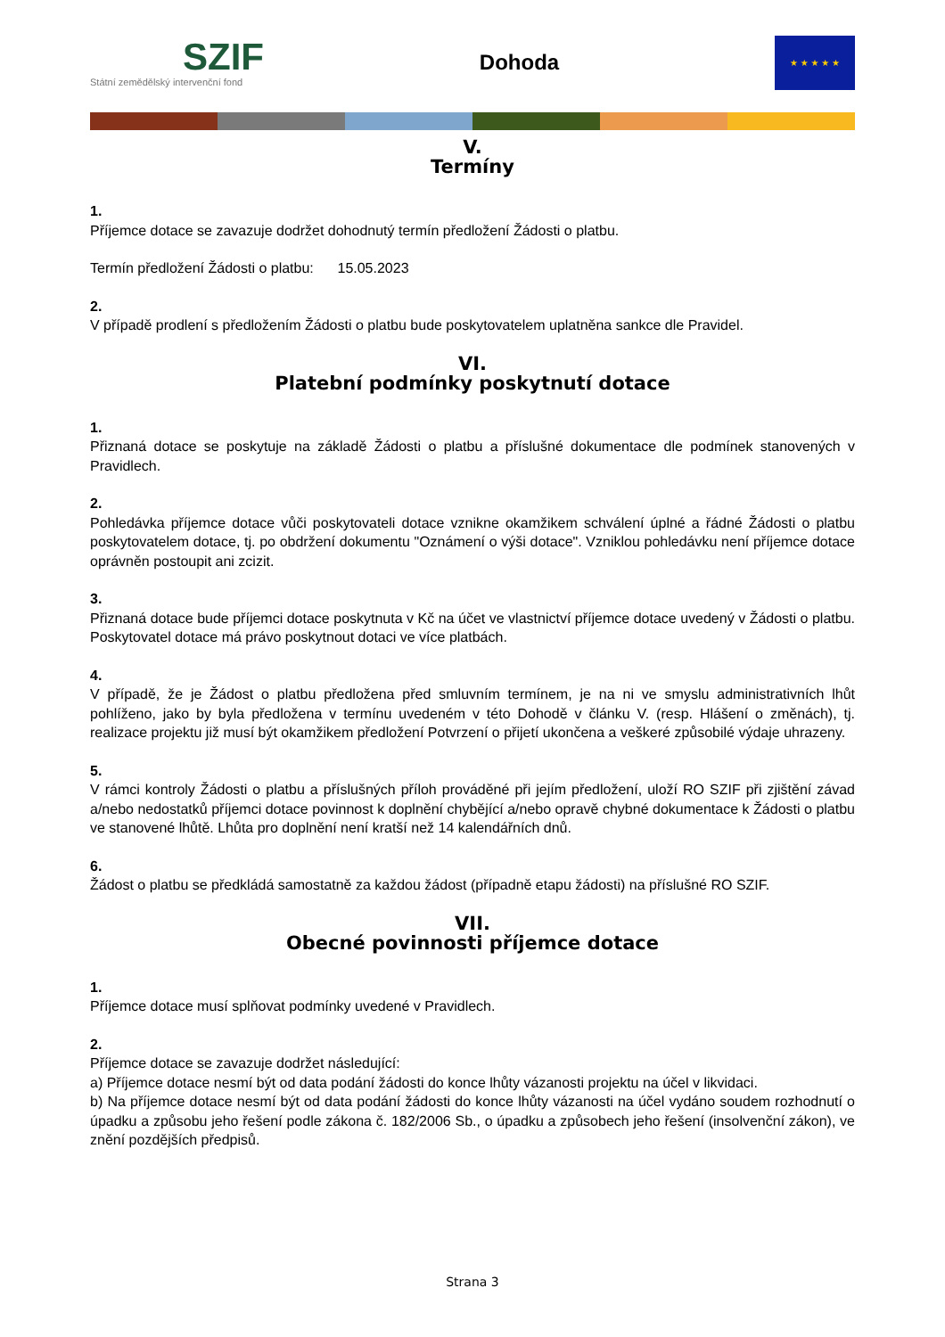SZIF
Státní zemědělský intervenční fond
Dohoda
★ ★ ★ ★ ★
V.
Termíny
1.
Příjemce dotace se zavazuje dodržet dohodnutý termín předložení Žádosti o platbu.
Termín předložení Žádosti o platbu: 15.05.2023
2.
V případě prodlení s předložením Žádosti o platbu bude poskytovatelem uplatněna sankce dle Pravidel.
VI.
Platební podmínky poskytnutí dotace
1.
Přiznaná dotace se poskytuje na základě Žádosti o platbu a příslušné dokumentace dle podmínek stanovených v Pravidlech.
2.
Pohledávka příjemce dotace vůči poskytovateli dotace vznikne okamžikem schválení úplné a řádné Žádosti o platbu poskytovatelem dotace, tj. po obdržení dokumentu "Oznámení o výši dotace". Vzniklou pohledávku není příjemce dotace oprávněn postoupit ani zcizit.
3.
Přiznaná dotace bude příjemci dotace poskytnuta v Kč na účet ve vlastnictví příjemce dotace uvedený v Žádosti o platbu. Poskytovatel dotace má právo poskytnout dotaci ve více platbách.
4.
V případě, že je Žádost o platbu předložena před smluvním termínem, je na ni ve smyslu administrativních lhůt pohlíženo, jako by byla předložena v termínu uvedeném v této Dohodě v článku V. (resp. Hlášení o změnách), tj. realizace projektu již musí být okamžikem předložení Potvrzení o přijetí ukončena a veškeré způsobilé výdaje uhrazeny.
5.
V rámci kontroly Žádosti o platbu a příslušných příloh prováděné při jejím předložení, uloží RO SZIF při zjištění závad a/nebo nedostatků příjemci dotace povinnost k doplnění chybějící a/nebo opravě chybné dokumentace k Žádosti o platbu ve stanovené lhůtě. Lhůta pro doplnění není kratší než 14 kalendářních dnů.
6.
Žádost o platbu se předkládá samostatně za každou žádost (případně etapu žádosti) na příslušné RO SZIF.
VII.
Obecné povinnosti příjemce dotace
1.
Příjemce dotace musí splňovat podmínky uvedené v Pravidlech.
2.
Příjemce dotace se zavazuje dodržet následující:
a) Příjemce dotace nesmí být od data podání žádosti do konce lhůty vázanosti projektu na účel v likvidaci.
b) Na příjemce dotace nesmí být od data podání žádosti do konce lhůty vázanosti na účel vydáno soudem rozhodnutí o úpadku a způsobu jeho řešení podle zákona č. 182/2006 Sb., o úpadku a způsobech jeho řešení (insolvenční zákon), ve znění pozdějších předpisů.
Strana 3